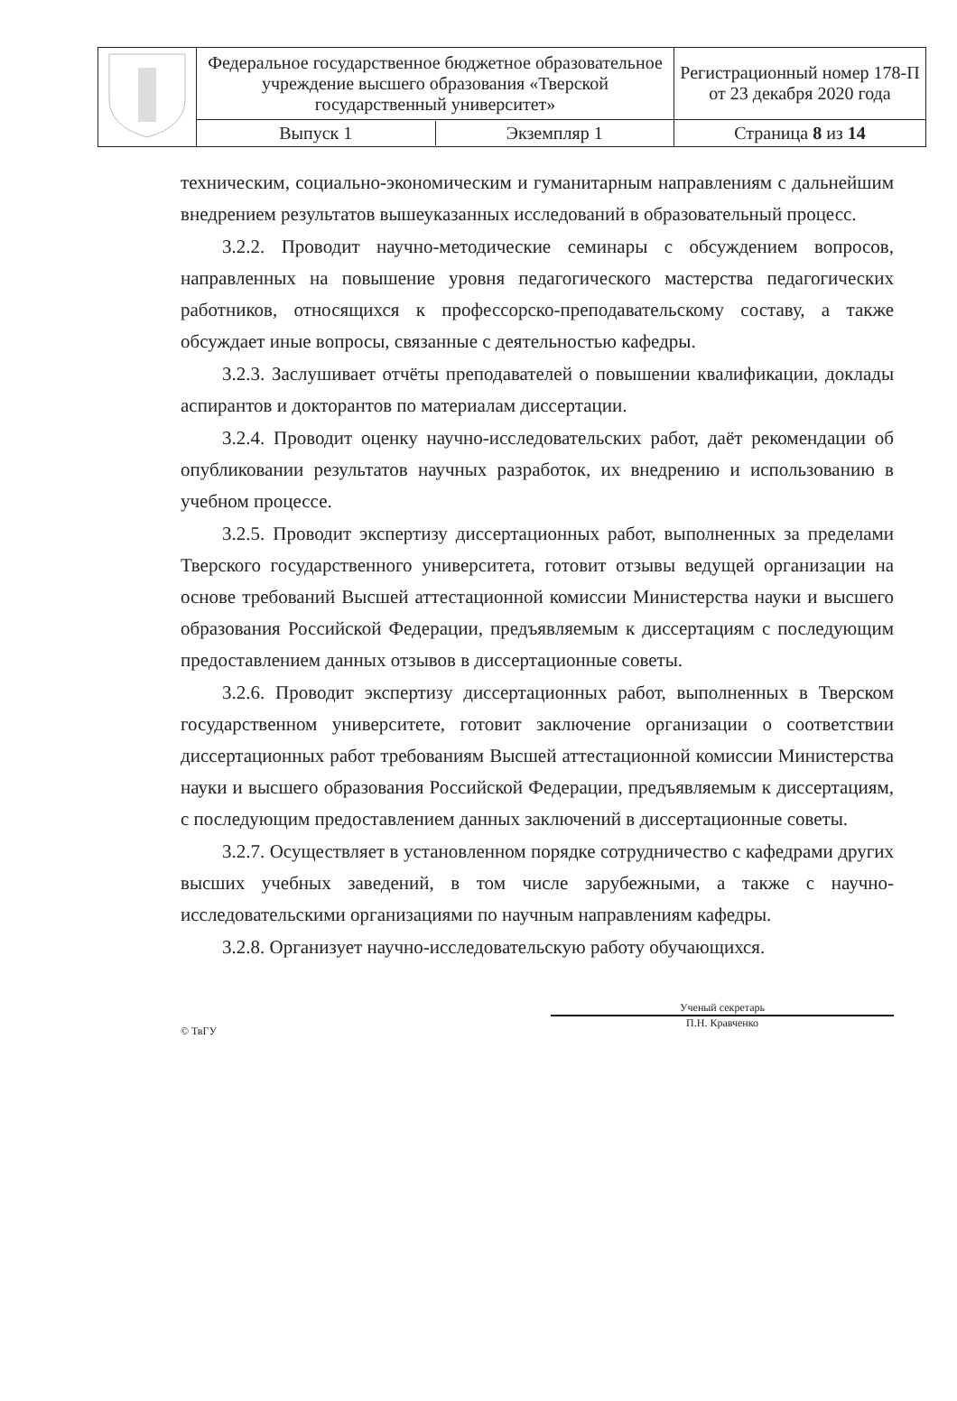| | Федеральное государственное бюджетное образовательное учреждение высшего образования «Тверской государственный университет» | Регистрационный номер 178-П от 23 декабря 2020 года |
| | / Выпуск 1 / Экземпляр 1 / | Страница 8 из 14 |
техническим, социально-экономическим и гуманитарным направлениям с дальнейшим внедрением результатов вышеуказанных исследований в образовательный процесс.
3.2.2. Проводит научно-методические семинары с обсуждением вопросов, направленных на повышение уровня педагогического мастерства педагогических работников, относящихся к профессорско-преподавательскому составу, а также обсуждает иные вопросы, связанные с деятельностью кафедры.
3.2.3. Заслушивает отчёты преподавателей о повышении квалификации, доклады аспирантов и докторантов по материалам диссертации.
3.2.4. Проводит оценку научно-исследовательских работ, даёт рекомендации об опубликовании результатов научных разработок, их внедрению и использованию в учебном процессе.
3.2.5. Проводит экспертизу диссертационных работ, выполненных за пределами Тверского государственного университета, готовит отзывы ведущей организации на основе требований Высшей аттестационной комиссии Министерства науки и высшего образования Российской Федерации, предъявляемым к диссертациям с последующим предоставлением данных отзывов в диссертационные советы.
3.2.6. Проводит экспертизу диссертационных работ, выполненных в Тверском государственном университете, готовит заключение организации о соответствии диссертационных работ требованиям Высшей аттестационной комиссии Министерства науки и высшего образования Российской Федерации, предъявляемым к диссертациям, с последующим предоставлением данных заключений в диссертационные советы.
3.2.7. Осуществляет в установленном порядке сотрудничество с кафедрами других высших учебных заведений, в том числе зарубежными, а также с научно-исследовательскими организациями по научным направлениям кафедры.
3.2.8. Организует научно-исследовательскую работу обучающихся.
© ТвГУ
Ученый секретарь
П.Н. Кравченко